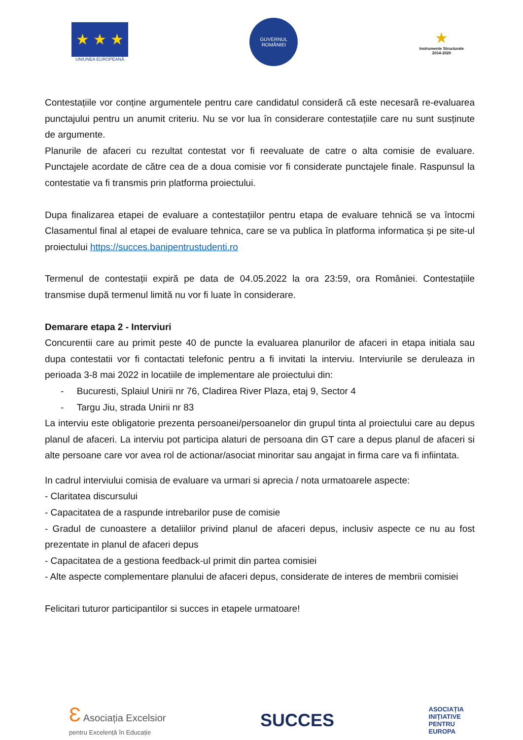★ ★ ★
UNIUNEA EUROPEANĂ
GUVERNUL
ROMÂNIEI
★
Instrumente Structurale
2014-2020
Contestațiile vor conține argumentele pentru care candidatul consideră că este necesară re-evaluarea punctajului pentru un anumit criteriu. Nu se vor lua în considerare contestațiile care nu sunt susținute de argumente.
Planurile de afaceri cu rezultat contestat vor fi reevaluate de catre o alta comisie de evaluare. Punctajele acordate de către cea de a doua comisie vor fi considerate punctajele finale. Raspunsul la contestatie va fi transmis prin platforma proiectului.
Dupa finalizarea etapei de evaluare a contestațiilor pentru etapa de evaluare tehnică se va întocmi Clasamentul final al etapei de evaluare tehnica, care se va publica în platforma informatica și pe site-ul proiectului https://succes.banipentrustudenti.ro
Termenul de contestații expiră pe data de 04.05.2022 la ora 23:59, ora României. Contestațiile transmise după termenul limită nu vor fi luate în considerare.
Demarare etapa 2 - Interviuri
Concurentii care au primit peste 40 de puncte la evaluarea planurilor de afaceri in etapa initiala sau dupa contestatii vor fi contactati telefonic pentru a fi invitati la interviu. Interviurile se deruleaza in perioada 3-8 mai 2022 in locatiile de implementare ale proiectului din:
- Bucuresti, Splaiul Unirii nr 76, Cladirea River Plaza, etaj 9, Sector 4
- Targu Jiu, strada Unirii nr 83
La interviu este obligatorie prezenta persoanei/persoanelor din grupul tinta al proiectului care au depus planul de afaceri. La interviu pot participa alaturi de persoana din GT care a depus planul de afaceri si alte persoane care vor avea rol de actionar/asociat minoritar sau angajat in firma care va fi infiintata.
In cadrul interviului comisia de evaluare va urmari si aprecia / nota urmatoarele aspecte:
- Claritatea discursului
- Capacitatea de a raspunde intrebarilor puse de comisie
- Gradul de cunoastere a detaliilor privind planul de afaceri depus, inclusiv aspecte ce nu au fost prezentate in planul de afaceri depus
- Capacitatea de a gestiona feedback-ul primit din partea comisiei
- Alte aspecte complementare planului de afaceri depus, considerate de interes de membrii comisiei
Felicitari tuturor participantilor si succes in etapele urmatoare!
Ɛ Asociația Excelsior
pentru Excelență în Educație
SUCCES
ASOCIAȚIA
INIȚIATIVE
PENTRU
EUROPA